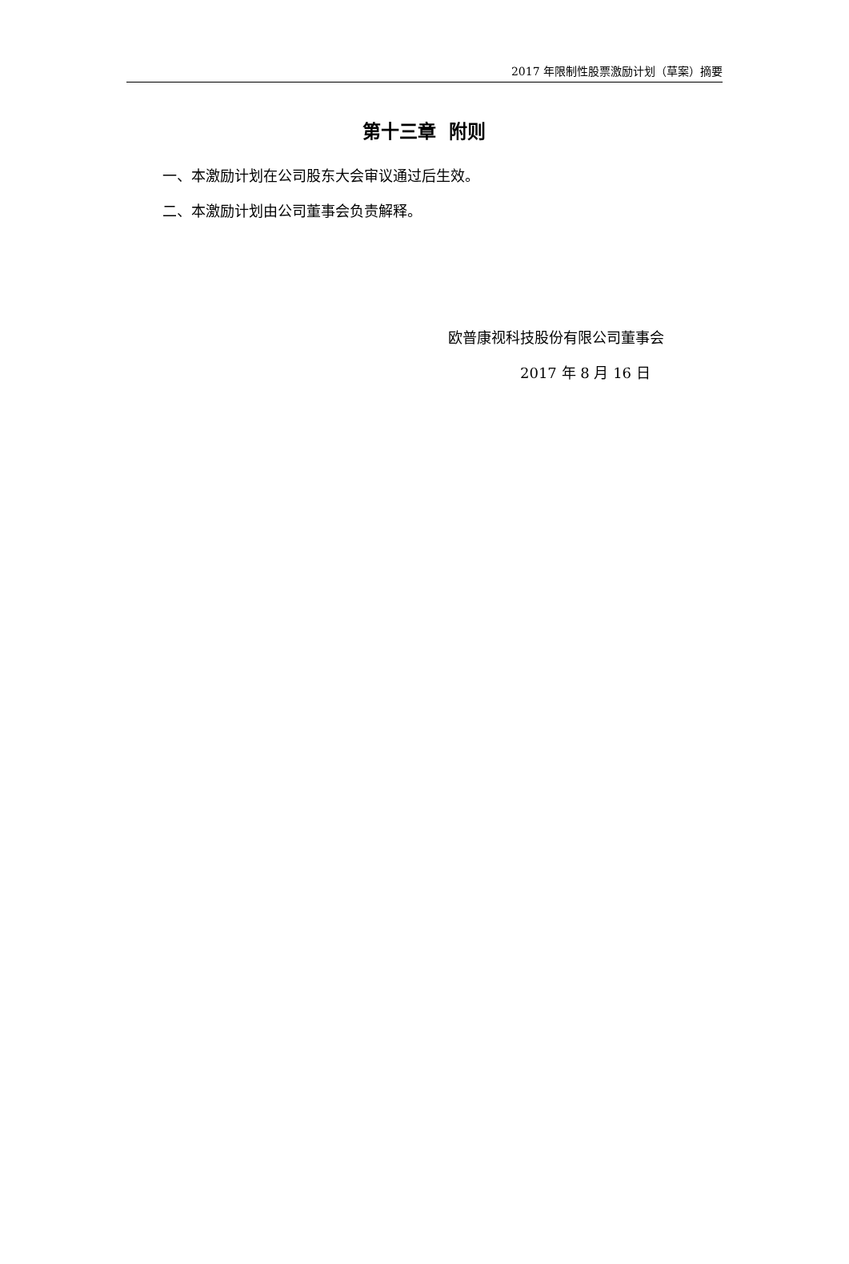2017 年限制性股票激励计划（草案）摘要
第十三章 附则
一、本激励计划在公司股东大会审议通过后生效。
二、本激励计划由公司董事会负责解释。
欧普康视科技股份有限公司董事会
2017 年 8 月 16 日